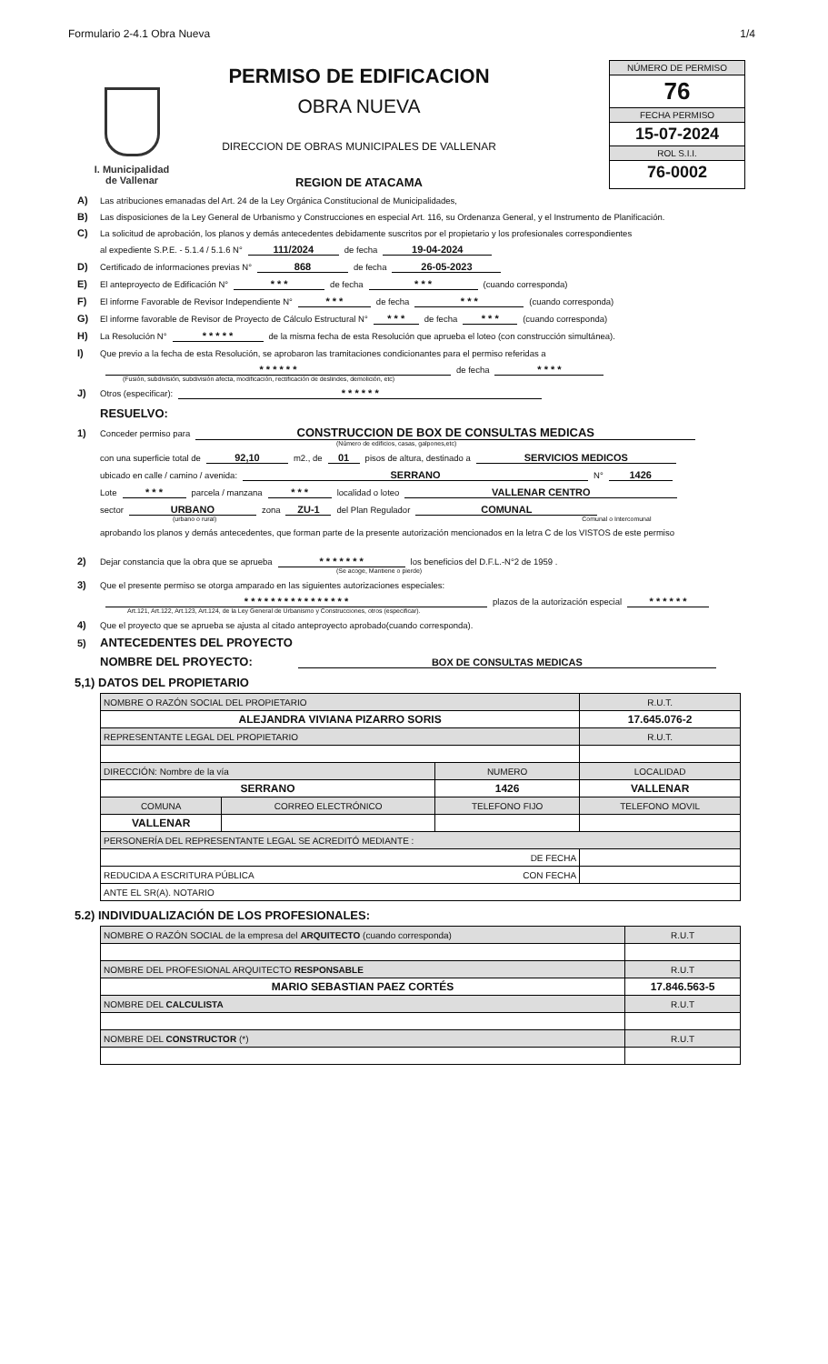Formulario 2-4.1 Obra Nueva 1/4
I. Municipalidad
de Vallenar
PERMISO DE EDIFICACION
OBRA NUEVA
DIRECCION DE OBRAS MUNICIPALES DE VALLENAR
REGION DE ATACAMA
NÚMERO DE PERMISO
76
FECHA PERMISO
15-07-2024
ROL S.I.I.
76-0002
A) Las atribuciones emanadas del Art. 24 de la Ley Orgánica Constitucional de Municipalidades,
B) Las disposiciones de la Ley General de Urbanismo y Construcciones en especial Art. 116, su Ordenanza General, y el Instrumento de Planificación.
C) La solicitud de aprobación, los planos y demás antecedentes debidamente suscritos por el propietario y los profesionales correspondientes
al expediente S.P.E. - 5.1.4 / 5.1.6 N° 111/2024 de fecha 19-04-2024
D) Certificado de informaciones previas N° 868 de fecha 26-05-2023
E) El anteproyecto de Edificación N° * * * de fecha * * * (cuando corresponda)
F) El informe Favorable de Revisor Independiente N° * * * de fecha * * * (cuando corresponda)
G) El informe favorable de Revisor de Proyecto de Cálculo Estructural N° * * * de fecha * * * (cuando corresponda)
H) La Resolución N° * * * * * de la misma fecha de esta Resolución que aprueba el loteo (con construcción simultánea).
I) Que previo a la fecha de esta Resolución, se aprobaron las tramitaciones condicionantes para el permiso referidas a
* * * * * * de fecha * * * *
(Fusión, subdivisión, subdivisión afecta, modificación, rectificación de deslindes, demolición, etc)
J) Otros (especificar): * * * * * *
RESUELVO:
1) Conceder permiso para CONSTRUCCION DE BOX DE CONSULTAS MEDICAS
(Número de edificios, casas, galpones,etc)
con una superficie total de 92,10 m2., de 01 pisos de altura, destinado a SERVICIOS MEDICOS
ubicado en calle / camino / avenida: SERRANO N° 1426
Lote * * * parcela / manzana * * * localidad o loteo VALLENAR CENTRO
sector URBANO zona ZU-1 del Plan Regulador COMUNAL
(urbano o rural) Comunal o Intercomunal
aprobando los planos y demás antecedentes, que forman parte de la presente autorización mencionados en la letra C de los VISTOS de este permiso
2) Dejar constancia que la obra que se aprueba * * * * * * * los beneficios del D.F.L.-N°2 de 1959 .
(Se acoge, Mantiene o pierde)
3) Que el presente permiso se otorga amparado en las siguientes autorizaciones especiales:
* * * * * * * * * * * * * * * * plazos de la autorización especial * * * * * *
Art.121, Art.122, Art.123, Art.124, de la Ley General de Urbanismo y Construcciones, otros (especificar).
4) Que el proyecto que se aprueba se ajusta al citado anteproyecto aprobado(cuando corresponda).
5) ANTECEDENTES DEL PROYECTO
NOMBRE DEL PROYECTO: BOX DE CONSULTAS MEDICAS
5,1) DATOS DEL PROPIETARIO
| NOMBRE O RAZÓN SOCIAL DEL PROPIETARIO | | | R.U.T. |
| ALEJANDRA VIVIANA PIZARRO SORIS | | | 17.645.076-2 |
| REPRESENTANTE LEGAL DEL PROPIETARIO | | | R.U.T. |
| DIRECCIÓN: Nombre de la vía | | NUMERO | LOCALIDAD |
| SERRANO | | 1426 | VALLENAR |
| COMUNA | CORREO ELECTRÓNICO | TELEFONO FIJO | TELEFONO MOVIL |
| VALLENAR | | | |
| PERSONERÍA DEL REPRESENTANTE LEGAL SE ACREDITÓ MEDIANTE : | | | |
| DE FECHA | | | |
| REDUCIDA A ESCRITURA PÚBLICA CON FECHA | | | |
| ANTE EL SR(A). NOTARIO | | | |
5.2) INDIVIDUALIZACIÓN DE LOS PROFESIONALES:
| NOMBRE O RAZÓN SOCIAL de la empresa del ARQUITECTO (cuando corresponda) | R.U.T |
| NOMBRE DEL PROFESIONAL ARQUITECTO RESPONSABLE | R.U.T |
| MARIO SEBASTIAN PAEZ CORTÉS | 17.846.563-5 |
| NOMBRE DEL CALCULISTA | R.U.T |
| NOMBRE DEL CONSTRUCTOR (*) | R.U.T |